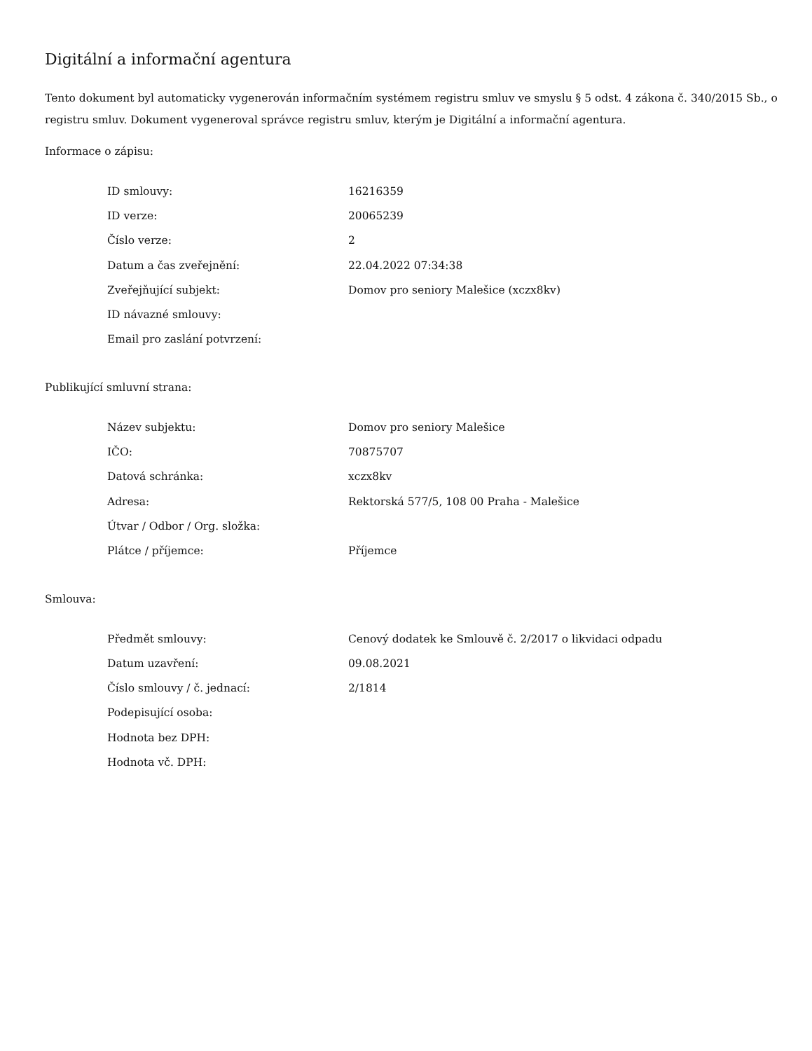Digitální a informační agentura
Tento dokument byl automaticky vygenerován informačním systémem registru smluv ve smyslu § 5 odst. 4 zákona č. 340/2015 Sb., o registru smluv. Dokument vygeneroval správce registru smluv, kterým je Digitální a informační agentura.
Informace o zápisu:
| ID smlouvy: | 16216359 |
| ID verze: | 20065239 |
| Číslo verze: | 2 |
| Datum a čas zveřejnění: | 22.04.2022 07:34:38 |
| Zveřejňující subjekt: | Domov pro seniory Malešice (xczx8kv) |
| ID návazné smlouvy: | |
| Email pro zaslání potvrzení: | |
Publikující smluvní strana:
| Název subjektu: | Domov pro seniory Malešice |
| IČO: | 70875707 |
| Datová schránka: | xczx8kv |
| Adresa: | Rektorská 577/5, 108 00 Praha - Malešice |
| Útvar / Odbor / Org. složka: | |
| Plátce / příjemce: | Příjemce |
Smlouva:
| Předmět smlouvy: | Cenový dodatek ke Smlouvě č. 2/2017 o likvidaci odpadu |
| Datum uzavření: | 09.08.2021 |
| Číslo smlouvy / č. jednací: | 2/1814 |
| Podepisující osoba: | |
| Hodnota bez DPH: | |
| Hodnota vč. DPH: | |